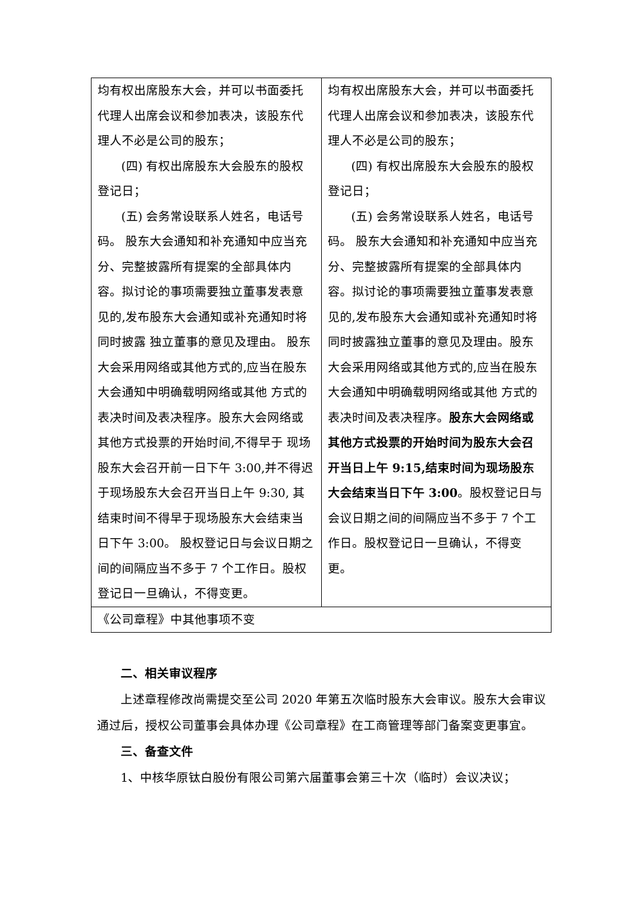| 均有权出席股东大会，并可以书面委托代理人出席会议和参加表决，该股东代理人不必是公司的股东； (四) 有权出席股东大会股东的股权登记日； (五) 会务常设联系人姓名，电话号码。 股东大会通知和补充通知中应当充分、完整披露所有提案的全部具体内容。拟讨论的事项需要独立董事发表意见的,发布股东大会通知或补充通知时将同时披露 独立董事的意见及理由。 股东大会采用网络或其他方式的,应当在股东大会通知中明确载明网络或其他 方式的表决时间及表决程序。股东大会网络或其他方式投票的开始时间,不得早于 现场股东大会召开前一日下午 3:00,并不得迟于现场股东大会召开当日上午 9:30, 其结束时间不得早于现场股东大会结束当日下午 3:00。 股权登记日与会议日期之间的间隔应当不多于 7 个工作日。股权登记日一旦确认，不得变更。 | 均有权出席股东大会，并可以书面委托代理人出席会议和参加表决，该股东代理人不必是公司的股东； (四) 有权出席股东大会股东的股权登记日； (五) 会务常设联系人姓名，电话号码。 股东大会通知和补充通知中应当充分、完整披露所有提案的全部具体内容。拟讨论的事项需要独立董事发表意见的,发布股东大会通知或补充通知时将同时披露独立董事的意见及理由。股东大会采用网络或其他方式的,应当在股东大会通知中明确载明网络或其他 方式的表决时间及表决程序。 股东大会网络或其他方式投票的开始时间为股东大会召开当日上午 9:15,结束时间为现场股东大会结束当日下午 3:00 。股权登记日与会议日期之间的间隔应当不多于 7 个工作日。股权登记日一旦确认，不得变更。 |
| 《公司章程》中其他事项不变 | |
二、相关审议程序
上述章程修改尚需提交至公司 2020 年第五次临时股东大会审议。股东大会审议通过后，授权公司董事会具体办理《公司章程》在工商管理等部门备案变更事宜。
三、备查文件
1、中核华原钛白股份有限公司第六届董事会第三十次（临时）会议决议；